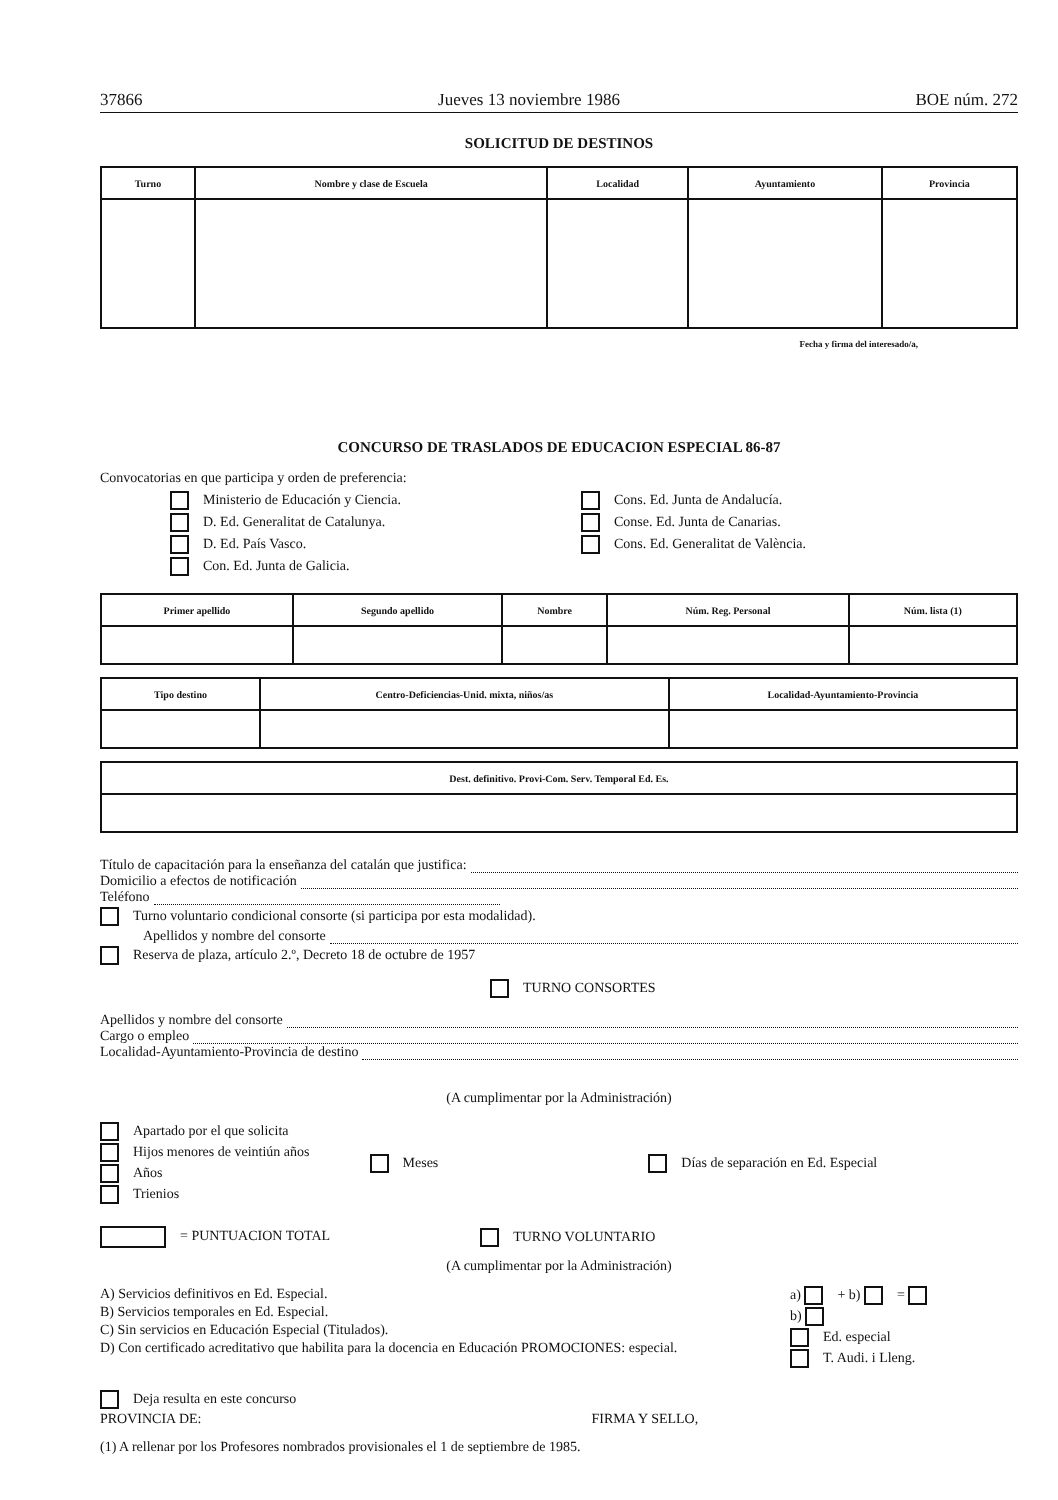37866 Jueves 13 noviembre 1986 BOE núm. 272
SOLICITUD DE DESTINOS
| Turno | Nombre y clase de Escuela | Localidad | Ayuntamiento | Provincia |
| --- | --- | --- | --- | --- |
Fecha y firma del interesado/a,
CONCURSO DE TRASLADOS DE EDUCACION ESPECIAL 86-87
Convocatorias en que participa y orden de preferencia:
Ministerio de Educación y Ciencia.
D. Ed. Generalitat de Catalunya.
D. Ed. País Vasco.
Con. Ed. Junta de Galicia.
Cons. Ed. Junta de Andalucía.
Conse. Ed. Junta de Canarias.
Cons. Ed. Generalitat de València.
| Primer apellido | Segundo apellido | Nombre | Núm. Reg. Personal | Núm. lista (1) |
| --- | --- | --- | --- | --- |
| Tipo destino | Centro-Deficiencias-Unid. mixta, niños/as | Localidad-Ayuntamiento-Provincia |
| --- | --- | --- |
| Dest. definitivo. Provi-Com. Serv. Temporal Ed. Es. |
| --- |
Título de capacitación para la enseñanza del catalán que justifica:
Domicilio a efectos de notificación
Teléfono
Turno voluntario condicional consorte (si participa por esta modalidad).
Apellidos y nombre del consorte
Reserva de plaza, artículo 2.º, Decreto 18 de octubre de 1957
TURNO CONSORTES
Apellidos y nombre del consorte
Cargo o empleo
Localidad-Ayuntamiento-Provincia de destino
(A cumplimentar por la Administración)
Apartado por el que solicita
Hijos menores de veintiún años
Años
Trienios
Meses Días de separación en Ed. Especial
= PUNTUACION TOTAL TURNO VOLUNTARIO
(A cumplimentar por la Administración)
A) Servicios definitivos en Ed. Especial.
B) Servicios temporales en Ed. Especial.
C) Sin servicios en Educación Especial (Titulados).
D) Con certificado acreditativo que habilita para la docencia en Educación PROMOCIONES: especial.
a) + b) =
b)
Ed. especial
T. Audi. i Lleng.
Deja resulta en este concurso
PROVINCIA DE: FIRMA Y SELLO,
(1) A rellenar por los Profesores nombrados provisionales el 1 de septiembre de 1985.